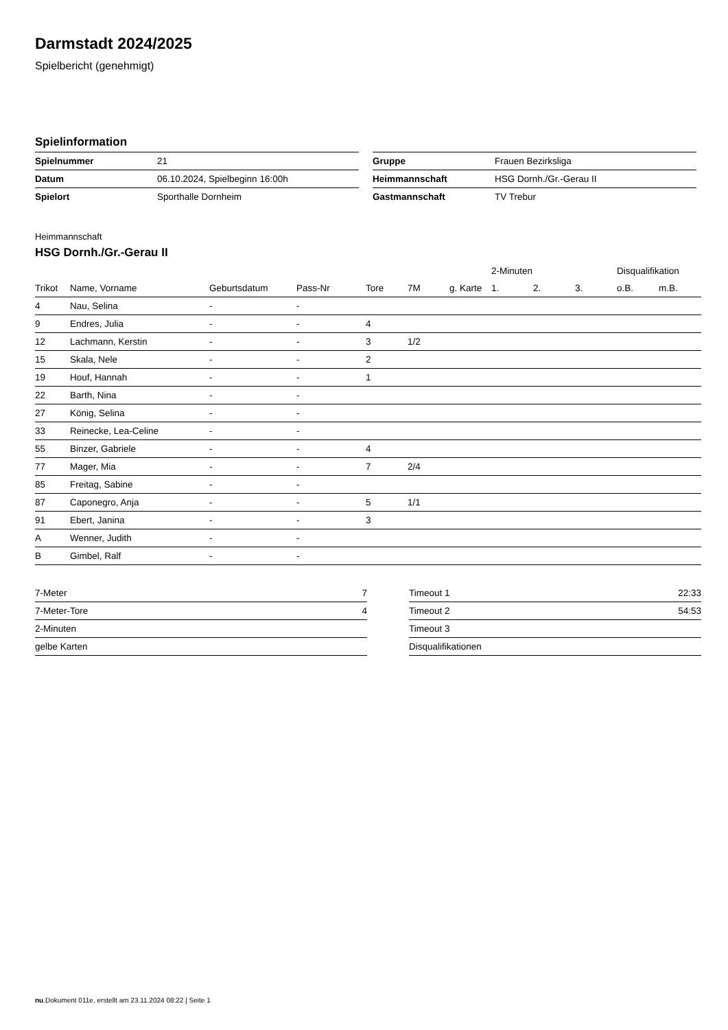Darmstadt 2024/2025
Spielbericht (genehmigt)
Spielinformation
| Spielnummer | 21 |
| Datum | 06.10.2024, Spielbeginn 16:00h |
| Spielort | Sporthalle Dornheim |
| Gruppe | Frauen Bezirksliga |
| Heimmannschaft | HSG Dornh./Gr.-Gerau II |
| Gastmannschaft | TV Trebur |
Heimmannschaft
HSG Dornh./Gr.-Gerau II
| | | | | | | | 2-Minuten | | | Disqualifikation | |
| --- | --- | --- | --- | --- | --- | --- | --- | --- | --- | --- | --- |
| Trikot | Name, Vorname | Geburtsdatum | Pass-Nr | Tore | 7M | g. Karte | 1. | 2. | 3. | o.B. | m.B. |
| 4 | Nau, Selina | - | - | | | | | | | | |
| 9 | Endres, Julia | - | - | 4 | | | | | | | |
| 12 | Lachmann, Kerstin | - | - | 3 | 1/2 | | | | | | |
| 15 | Skala, Nele | - | - | 2 | | | | | | | |
| 19 | Houf, Hannah | - | - | 1 | | | | | | | |
| 22 | Barth, Nina | - | - | | | | | | | | |
| 27 | König, Selina | - | - | | | | | | | | |
| 33 | Reinecke, Lea-Celine | - | - | | | | | | | | |
| 55 | Binzer, Gabriele | - | - | 4 | | | | | | | |
| 77 | Mager, Mia | - | - | 7 | 2/4 | | | | | | |
| 85 | Freitag, Sabine | - | - | | | | | | | | |
| 87 | Caponegro, Anja | - | - | 5 | 1/1 | | | | | | |
| 91 | Ebert, Janina | - | - | 3 | | | | | | | |
| A | Wenner, Judith | - | - | | | | | | | | |
| B | Gimbel, Ralf | - | - | | | | | | | | |
| 7-Meter | 7 |
| 7-Meter-Tore | 4 |
| 2-Minuten | |
| gelbe Karten | |
| Timeout 1 | 22:33 |
| Timeout 2 | 54:53 |
| Timeout 3 | |
| Disqualifikationen | |
nu.Dokument 011e, erstellt am 23.11.2024 08:22 | Seite 1